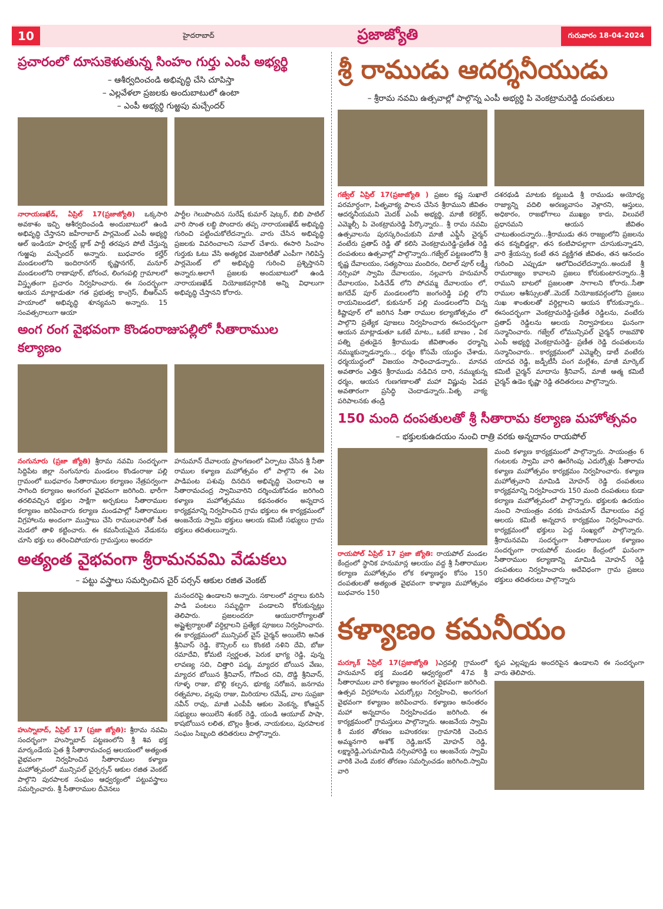10 హైదరాబాద్ ప్రజాజ్యోతి గురువారం 18-04-2024
ప్రచారంలో దూసుకెళుతున్న సింహం గుర్తు ఎంపీ అభ్యర్థి
– ఆశీర్వదించండి అభివృద్ధి చేసి చూపిస్తా
– ఎల్లవేళలా ప్రజలకు అందుబాటులో ఉంటా
– ఎంపీ అభ్యర్థి గుఱ్ఱపు మచ్చేందర్
నారాయణఖేడ్, ఏప్రిల్ 17(ప్రజాజ్యోతి) ఒక్కసారి అవకాశం ఇచ్చి ఆశీర్వదించండి అందుబాటులో ఉండి అభివృద్ధి చేస్తానని జహీరాబాద్ పార్లమెంట్ ఎంపీ అభ్యర్థి ఆల్ ఇండియా ఫార్వర్డ్ బ్లాక్ పార్టీ తరపున పోటీ చేస్తున్న గుఱ్ఱపు మచ్చేందర్ అన్నారు. బుధవారం కల్హేర్ మండలంలోని ఇందిరానగర్ కృష్ణానగర్, మనూర్ మండలంలోని రాణాపూర్, బోరంచ, లింగంపల్లి గ్రామాలలో విస్తృతంగా ప్రచారం నిర్వహించారు. ఈ సందర్భంగా ఆయన మాట్లాడుతూ గత ప్రభుత్వ కాంగ్రెస్, బీఆర్ఎస్ హయాంలో అభివృద్ధి శూన్యమని అన్నారు. 15 సంవత్సరాలుగా ఆయా
పార్టీల గెలుపొందిన సురేష్ కుమార్ షెట్కర్, బిబి పాటిల్ వారి సొంత లబ్ధి పొందారు తప్ప నారాయణఖేడ్ అభివృద్ధి గురించి పట్టించుకోలేదన్నారు. వారు చేసిన అభివృద్ధి ప్రజలకు వివరించాలని సవాల్ చేశారు. ఈసారి సింహం గుర్తుకు ఓటు వేసి అత్యధిక మెజారిటీతో ఎంపీగా గెలిపిస్తే పార్లమెంట్ లో అభివృద్ధి గురించి ప్రశ్నిస్తానని అన్నారు.అలాగే ప్రజలకు అందుబాటులో ఉండి నారాయణఖేడ్ నియోజకవర్గానికి అన్ని విధాలుగా అభివృద్ధి చేస్తానని కోరారు.
అంగ రంగ వైభవంగా కొండంరాజుపల్లిలో సీతారాముల కల్యాణం
నంగునూరు (ప్రజా జ్యోతి) శ్రీరామ నవమి సందర్భంగా సిద్దిపేట జిల్లా నంగునూరు మండలం కొండంరాజు పల్లి గ్రామంలో బుధవారం సీతారాముల కల్యాణం నేత్రపర్వంగా సాగింది కల్యాణం అంగరంగ వైభవంగా జరిగింది. భారీగా తరలివచ్చిన భక్తుల సాక్షిగా అర్చకులు సీతారాముల కల్యాణం జరిపించారు కల్యాణ మండపాల్లో సీతారాముల విగ్రహాలను అందంగా ముస్తాబు చేసి రాములవారితో సీత మెడలో తాళి కట్టించారు. ఈ కమనీయమైన వేడుకను చూసి భక్తు లు తరించిపోయారు గ్రామస్తులు అందరూ
హనుమాన్ దేవాలయ ప్రాంగణంలో ఏర్పాటు చేసిన శ్రీ సీతా రాముల కళ్యాణ మహోత్సవం లో పాల్గొని ఈ ఏట పాడిపంట పశువు దినదిన అభివృద్ధి చెందాలని ఆ సీతారామచంద్ర స్వామివారిని దర్శించుకోవడం జరిగింది కళ్యాణ మహోత్సవము కథనంతరం అన్నదాన కార్యక్రమాన్ని నిర్వహించిన గ్రామ భక్తులు ఈ కార్యక్రమంలో ఆంజనేయ స్వామి భక్తులు ఆలయ కమిటీ సభ్యులు గ్రామ భక్తులు తదితులున్నారు.
అత్యంత వైభవంగా శ్రీరామనవమి వేడుకలు
– పట్టు వస్త్రాలు సమర్పించిన చైర్ పర్సన్ ఆకుల రజిత వెంకట్
హుస్నాబాద్, ఏప్రిల్ 17 (ప్రజా జ్యోతి): శ్రీరామ నవమి సందర్భంగా హుస్నాబాద్ పట్టణంలోని శ్రీ శివ భక్త మార్కండేయ సైత శ్రీ సీతారామచంద్ర ఆలయంలో అత్యంత వైభవంగా నిర్వహించిన సీతారాముల కళ్యాణ మహోత్సవంలో మున్సిపల్ చైర్పర్సన్ ఆకుల రజిత వెంకట్ పాల్గొని పురపాలక సంఘం ఆధ్వర్యంలో పట్టువస్త్రాలు సమర్పించారు. శ్రీ సీతారాముల దీవెనలు
మనందరిపై ఉండాలని అన్నారు. సకాలంలో వర్షాలు కురిసి పాడి పంటలు సమృద్ధిగా పండాలని కోరుకున్నట్లు తెలిపారు. ప్రజలందరూ ఆయురారోగ్యాలతో అష్టైశ్వర్యాలతో వర్ధిల్లాలని ప్రత్యేక పూజలు నిర్వహించారు. ఈ కార్యక్రమంలో మున్సిపల్ వైస్ చైర్మన్ అయిలేని అనిత శ్రీనివాస్ రెడ్డి, కౌన్సిలర్ లు కొంకటి నళిని దేవి, బోజు రమాదేవి, కోమటి స్వర్ణలత, పెరుక భాగ్య రెడ్డి, పున్న లావణ్య సది, చిత్తారి పద్మ, మ్యాదర బోయిన వేణు, మ్యాదర బోయిన శ్రీనివాస్, గోవింద రవి, దొడ్డి శ్రీనివాస్, గూళ్ళ రాజు, బొల్లి కల్పన, భూక్య సరోజన, జనగామ రత్నమాల, వల్లపు రాజు, మిరియాల రమేష్, వాల సుప్రజా నవీన్ రావు, మాజీ ఎంపీపీ ఆకుల వెంకన్న, కోఆప్షన్ సభ్యులు అయిలేని శంకర్ రెడ్డి, యండి ఆయూబ్ పాషా, కాషబోయిన లలిత, బొల్లం శ్రీలత, నాయకులు, పురపాలక సంఘం సిబ్బంది తదితరులు పాల్గొన్నారు.
శ్రీ రాముడు ఆదర్శనీయుడు
– శ్రీరామ నవమి ఉత్సవాల్లో పాల్గొన్న ఎంపీ అభ్యర్థి పి వెంకట్రామరెడ్డి దంపతులు
గజ్వేల్ ఏప్రిల్ 17(ప్రజాజ్యోతి ) ప్రజల కష్ట సుఖాలే పరమార్ధంగా, పితృవాక్య పాలన చేసిన శ్రీరాముని జీవితం ఆదర్శనీయమని మెదక్ ఎంపీ అభ్యర్థి, మాజీ కలెక్టర్, ఎమ్మెల్సీ పి వెంకట్రామరెడ్డి పేర్కొన్నారు.. శ్రీ రామ నవమి ఉత్సవాలను పురస్కరించుకుని మాజీ ఎఫ్డీసీ చైర్మన్ వంటేరు ప్రతాప్ రెడ్డి తో కలిసి వెంకట్రామరెడ్డి-ప్రణీత రెడ్డి దంపతులు ఉత్సవాల్లో పాల్గొన్నారు..గజ్వేల్ పట్టణంలోని శ్రీ కృష్ణ దేవాలయం, సత్యసాయి మందిరం, దిలాల్ పూర్ లక్ష్మీ నర్సింహా స్వామి దేవాలయం, నల్లవాగు హనుమాన్ దేవాలయం, పిడిచేడ్ లోని పోచమ్మ దేవాలయం లో, జగదేవ్ పూర్ మండలంలోని జంగంరెడ్డి పల్లి లోని రాయనిబండలో, కుకునూర్ పల్లి మండలంలోని చిన్న కిష్టాపూర్ లో జరిగిన సీతా రాముల కల్యాణోత్సవం లో పాల్గొని ప్రత్యేక పూజలు నిర్వహించారు ఈసందర్భంగా ఆయన మాట్లాడుతూ ఒకటే మాట,, ఒకటే బాణం , ఏక పత్ని వ్రతుడైన శ్రీరాముడు జీవితాంతం ధర్మాన్ని నమ్ముకున్నాడన్నారు.., ధర్మం కోసమే యుద్ధం చేశాడు, ధర్మయుద్ధంలో విజయం సాధించాడన్నారు.. మానవ అవతారం ఎత్తిన శ్రీరాముడు నడిచిన దారి, నమ్ముకున్న ధర్మం, ఆయన గుణగణాలతో మహా విష్ణువు ఏడవ అవతారంగా ప్రసిద్ధి చెందాడన్నారు..పితృ వాక్య పరిపాలనకు తండ్రి
దశరథుడి మాటకు కట్టుబడి శ్రీ రాముడు అయోధ్య రాజ్యాన్ని వదిలి అరణ్యవాసం వెళ్లారని, ఆస్తులు, అధికారం, రాజభోగాలు ముఖ్యం కాదు, విలువలే ప్రధానమని ఆయన జీవితం చాటుతుందన్నారు...శ్రీరాముడు తన రాజ్యంలోని ప్రజలను తన కన్నబిడ్డల్లా, తన కంటిపాపల్లాగా చూసుకున్నాడని, వారి శ్రేయస్సు కంటే తన వ్యక్తిగత జీవితం, తన ఆనందం గురించి ఎప్పుడూ ఆలోచించలేదన్నారు..అందుకే శ్రీ రామరాజ్యం కావాలని ప్రజలు కోరుకుంటారన్నారు..శ్రీ రాముని బాటలో ప్రజలంతా సాగాలని కోరారు..సీతా రాముల ఆశీస్సులతో..మెదక్ నియోజకవర్గంలోని ప్రజలు సుఖ శాంతులతో వర్ధిల్లాలని ఆయన కోరుకున్నారు.. ఈసందర్భంగా వెంకట్రామరెడ్డి-ప్రణీత రెడ్డిలను, వంటేరు ప్రతాప్ రెడ్డిలను ఆలయ నిర్వాహకులు ఘనంగా సన్మానించారు. గజ్వేల్ లోమున్సిపల్ చైర్మన్ రాజమౌళి ఎంపీ అభ్యర్థి వెంకట్రామరెడ్డి- ప్రణీత రెడ్డి దంపతులను సన్మానించారు.. కార్యక్రమంలో ఎమ్మెల్సీ డాటీ వంటేరు యాదవ రెడ్డి, జడ్పీటీసీ పంగ మల్లేశం, మాజీ మార్కెట్ కమిటీ చైర్మన్ మాదాసు శ్రీనివాస్, మాజీ ఆత్మ కమిటీ చైర్మన్ ఉడెం కృష్ణా రెడ్డి తదితరులు పాల్గొన్నారు.
150 మంది దంపతులతో శ్రీ సీతారామ కల్యాణ మహోత్సవం
– భక్తులకుఉదయం నుంచి రాత్రి వరకు అన్నదానం రాయపోల్
రాయపోల్ ఏప్రిల్ 17 ప్రజా జ్యోతి: రాయపోల్ మండల కేంద్రంలో స్థానిక హనుమాన్ల ఆలయం వద్ద శ్రీ సీతారాముల కల్యాణ మహోత్సవం లోక కళ్యాణర్థం కోసం 150 దంపతులతో అత్యంత వైభవంగా కాళ్యాణ మహోత్సవం బుధవారం 150
మంది కళ్యాణ కార్యక్రమంలో పాల్గొన్నారు. సాయంత్రం 6 గంటలకు స్వామి వారి ఊరేగింపు ఎదుర్కోళ్లు సీతారామ కళ్యాణ మహోత్సవం కార్యక్రమం నిర్వహించారు. కళ్యాణ మహోత్సవాని మామిడి మోహన్ రెడ్డి దంపతులు కార్యక్రమాన్ని నిర్వహించారు 150 మంది దంపతులు కుడా కల్యాణ మహోత్సవంలో పాల్గొన్నారు. భక్తులకు ఉదయం నుంచి సాయంత్రం వరకు హనుమాన్ దేవాలయం వద్ద ఆలయ కమిటీ అన్నదాన కార్యక్రమం నిర్వహించారు. కార్యక్రమంలో భక్తులు పెద్ద సంఖ్యలో పాల్గొన్నారు. శ్రీరామనవమి సందర్భంగా సీతారాముల కళ్యాణం సందర్భంగా రాయపోల్ మండల కేంద్రంలో ఘనంగా సీతారాముల కల్యాణాన్ని మామిడి మోహన్ రెడ్డి దంపతులు నిర్వహించారు అదేవిధంగా గ్రామ ప్రజలు భక్తులు తదితరులు పాల్గొన్నారు
కళ్యాణం కమనీయం
మర్కూక్ ఏప్రిల్ 17(ప్రజాజ్యోతి ) ఎర్రవల్లి గ్రామంలో హనుమాన్ భక్త మండలి ఆధ్వర్యంలో 47వ శ్రీ సీతారాముల వారి కళ్యాణం అంగరంగ వైభవంగా జరిగింది. ఉత్సవ విగ్రహాలను ఎదుర్కోల్లు నిర్వహించి, అంగరంగ వైభవంగా కళ్యాణం జరిపించారు. కళ్యాణం అనంతరం మహా అన్నదానం నిర్వహించడం జరిగింది. ఈ కార్యక్రమంలో గ్రామస్తులు పాల్గొన్నారు. ఆంజనేయ స్వామి కి మకర తోరణం బహుకరణ: గ్రామానికి చెందిన అమ్మనగారి అశోక్ రెడ్డి,జగన్ మోహన్ రెడ్డి, లక్ష్మారెడ్డి,ఎగుమామిడి నర్సింహారెడ్డి లు ఆంజనేయ స్వామి వారికి వెండి మకర తోరణం సమర్పించడం జరిగింది.స్వామి వారి
కృప ఎల్లప్పుడు అందరిపైన ఉండాలని ఈ సందర్భంగా వారు తెలిపారు.